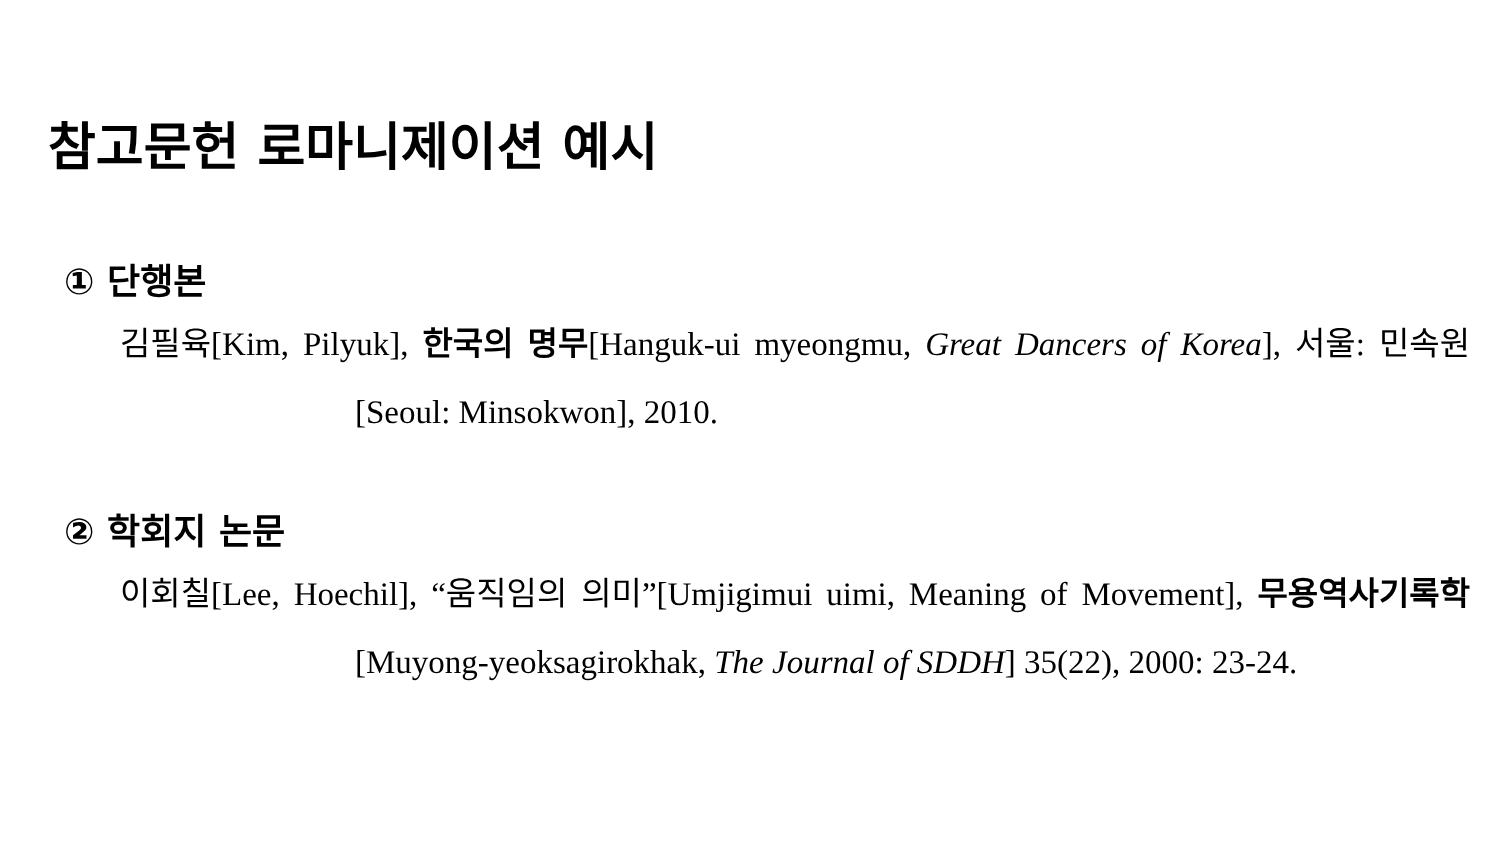참고문헌 로마니제이션 예시
① 단행본
김필육[Kim, Pilyuk], 한국의 명무[Hanguk-ui myeongmu, Great Dancers of Korea], 서울: 민속원[Seoul: Minsokwon], 2010.
② 학회지 논문
이회칠[Lee, Hoechil], “움직임의 의미”[Umjigimui uimi, Meaning of Movement], 무용역사기록학[Muyong-yeoksagirokhak, The Journal of SDDH] 35(22), 2000: 23-24.